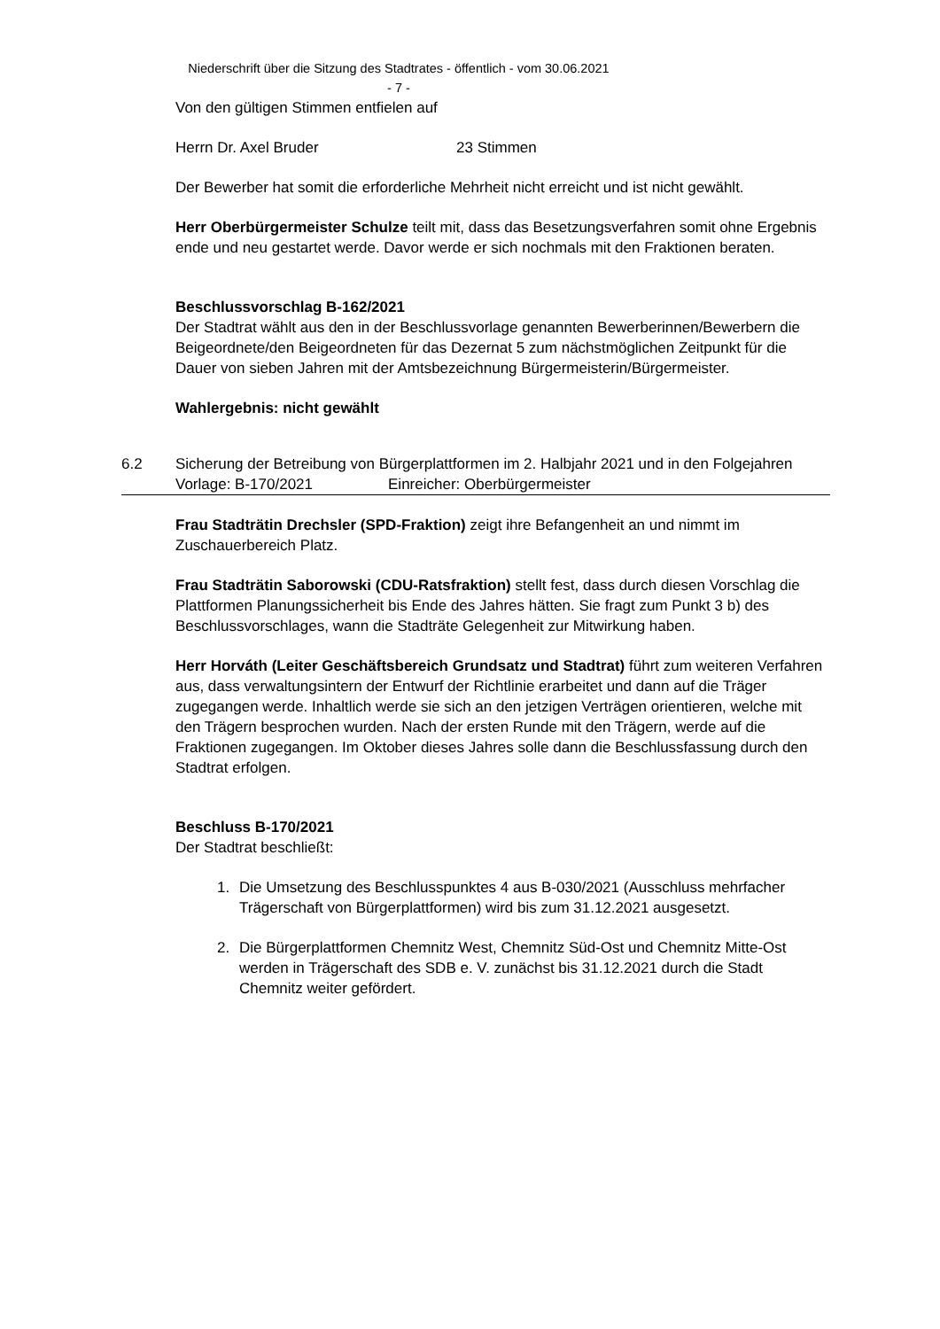Niederschrift über die Sitzung des Stadtrates - öffentlich - vom 30.06.2021
- 7 -
Von den gültigen Stimmen entfielen auf
Herrn Dr. Axel Bruder 23 Stimmen
Der Bewerber hat somit die erforderliche Mehrheit nicht erreicht und ist nicht gewählt.
Herr Oberbürgermeister Schulze teilt mit, dass das Besetzungsverfahren somit ohne Ergebnis ende und neu gestartet werde. Davor werde er sich nochmals mit den Fraktionen beraten.
Beschlussvorschlag B-162/2021
Der Stadtrat wählt aus den in der Beschlussvorlage genannten Bewerberinnen/Bewerbern die Beigeordnete/den Beigeordneten für das Dezernat 5 zum nächstmöglichen Zeitpunkt für die Dauer von sieben Jahren mit der Amtsbezeichnung Bürgermeisterin/Bürgermeister.
Wahlergebnis: nicht gewählt
6.2 Sicherung der Betreibung von Bürgerplattformen im 2. Halbjahr 2021 und in den Folgejahren
Vorlage: B-170/2021 Einreicher: Oberbürgermeister
Frau Stadträtin Drechsler (SPD-Fraktion) zeigt ihre Befangenheit an und nimmt im Zuschauerbereich Platz.
Frau Stadträtin Saborowski (CDU-Ratsfraktion) stellt fest, dass durch diesen Vorschlag die Plattformen Planungssicherheit bis Ende des Jahres hätten. Sie fragt zum Punkt 3 b) des Beschlussvorschlages, wann die Stadträte Gelegenheit zur Mitwirkung haben.
Herr Horváth (Leiter Geschäftsbereich Grundsatz und Stadtrat) führt zum weiteren Verfahren aus, dass verwaltungsintern der Entwurf der Richtlinie erarbeitet und dann auf die Träger zugegangen werde. Inhaltlich werde sie sich an den jetzigen Verträgen orientieren, welche mit den Trägern besprochen wurden. Nach der ersten Runde mit den Trägern, werde auf die Fraktionen zugegangen. Im Oktober dieses Jahres solle dann die Beschlussfassung durch den Stadtrat erfolgen.
Beschluss B-170/2021
Der Stadtrat beschließt:
1. Die Umsetzung des Beschlusspunktes 4 aus B-030/2021 (Ausschluss mehrfacher Trägerschaft von Bürgerplattformen) wird bis zum 31.12.2021 ausgesetzt.
2. Die Bürgerplattformen Chemnitz West, Chemnitz Süd-Ost und Chemnitz Mitte-Ost werden in Trägerschaft des SDB e. V. zunächst bis 31.12.2021 durch die Stadt Chemnitz weiter gefördert.